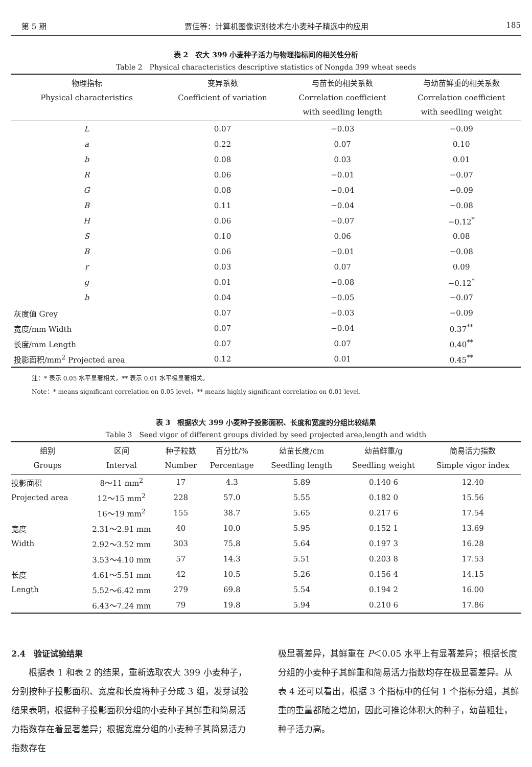第 5 期 贾佳等：计算机图像识别技术在小麦种子精选中的应用 185
表 2　农大 399 小麦种子活力与物理指标间的相关性分析
Table 2　Physical characteristics descriptive statistics of Nongda 399 wheat seeds
| 物理指标 Physical characteristics | 变异系数 Coefficient of variation | 与苗长的相关系数 Correlation coefficient with seedling length | 与幼苗鲜重的相关系数 Correlation coefficient with seedling weight |
| --- | --- | --- | --- |
| L | 0.07 | −0.03 | −0.09 |
| a | 0.22 | 0.07 | 0.10 |
| b | 0.08 | 0.03 | 0.01 |
| R | 0.06 | −0.01 | −0.07 |
| G | 0.08 | −0.04 | −0.09 |
| B | 0.11 | −0.04 | −0.08 |
| H | 0.06 | −0.07 | −0.12<sup>*</sup> |
| S | 0.10 | 0.06 | 0.08 |
| B | 0.06 | −0.01 | −0.08 |
| r | 0.03 | 0.07 | 0.09 |
| g | 0.01 | −0.08 | −0.12<sup>*</sup> |
| b | 0.04 | −0.05 | −0.07 |
| 灰度值 Grey | 0.07 | −0.03 | −0.09 |
| 宽度/mm Width | 0.07 | −0.04 | 0.37<sup>**</sup> |
| 长度/mm Length | 0.07 | 0.07 | 0.40<sup>**</sup> |
| 投影面积/mm<sup>2</sup> Projected area | 0.12 | 0.01 | 0.45<sup>**</sup> |
注：* 表示 0.05 水平显著相关，** 表示 0.01 水平极显著相关。
Note：* means significant correlation on 0.05 level，** means highly significant correlation on 0.01 level.
表 3　根据农大 399 小麦种子投影面积、长度和宽度的分组比较结果
Table 3　Seed vigor of different groups divided by seed projected area,length and width
| 组别 Groups | 区间 Interval | 种子粒数 Number | 百分比/% Percentage | 幼苗长度/cm Seedling length | 幼苗鲜重/g Seedling weight | 简易活力指数 Simple vigor index |
| --- | --- | --- | --- | --- | --- | --- |
| 投影面积 | 8～11 mm<sup>2</sup> | 17 | 4.3 | 5.89 | 0.140 6 | 12.40 |
| Projected area | 12～15 mm<sup>2</sup> | 228 | 57.0 | 5.55 | 0.182 0 | 15.56 |
| | 16～19 mm<sup>2</sup> | 155 | 38.7 | 5.65 | 0.217 6 | 17.54 |
| 宽度 | 2.31～2.91 mm | 40 | 10.0 | 5.95 | 0.152 1 | 13.69 |
| Width | 2.92～3.52 mm | 303 | 75.8 | 5.64 | 0.197 3 | 16.28 |
| | 3.53～4.10 mm | 57 | 14.3 | 5.51 | 0.203 8 | 17.53 |
| 长度 | 4.61～5.51 mm | 42 | 10.5 | 5.26 | 0.156 4 | 14.15 |
| Length | 5.52～6.42 mm | 279 | 69.8 | 5.54 | 0.194 2 | 16.00 |
| | 6.43～7.24 mm | 79 | 19.8 | 5.94 | 0.210 6 | 17.86 |
2.4　验证试验结果
　　根据表 1 和表 2 的结果，重新选取农大 399 小麦种子，分别按种子投影面积、宽度和长度将种子分成 3 组，发芽试验结果表明，根据种子投影面积分组的小麦种子其鲜重和简易活力指数存在着显著差异；根据宽度分组的小麦种子其简易活力指数存在
极显著差异，其鲜重在 P＜0.05 水平上有显著差异；根据长度分组的小麦种子其鲜重和简易活力指数均存在极显著差异。从表 4 还可以看出，根据 3 个指标中的任何 1 个指标分组，其鲜重的重量都随之增加，因此可推论体积大的种子，幼苗粗壮，种子活力高。